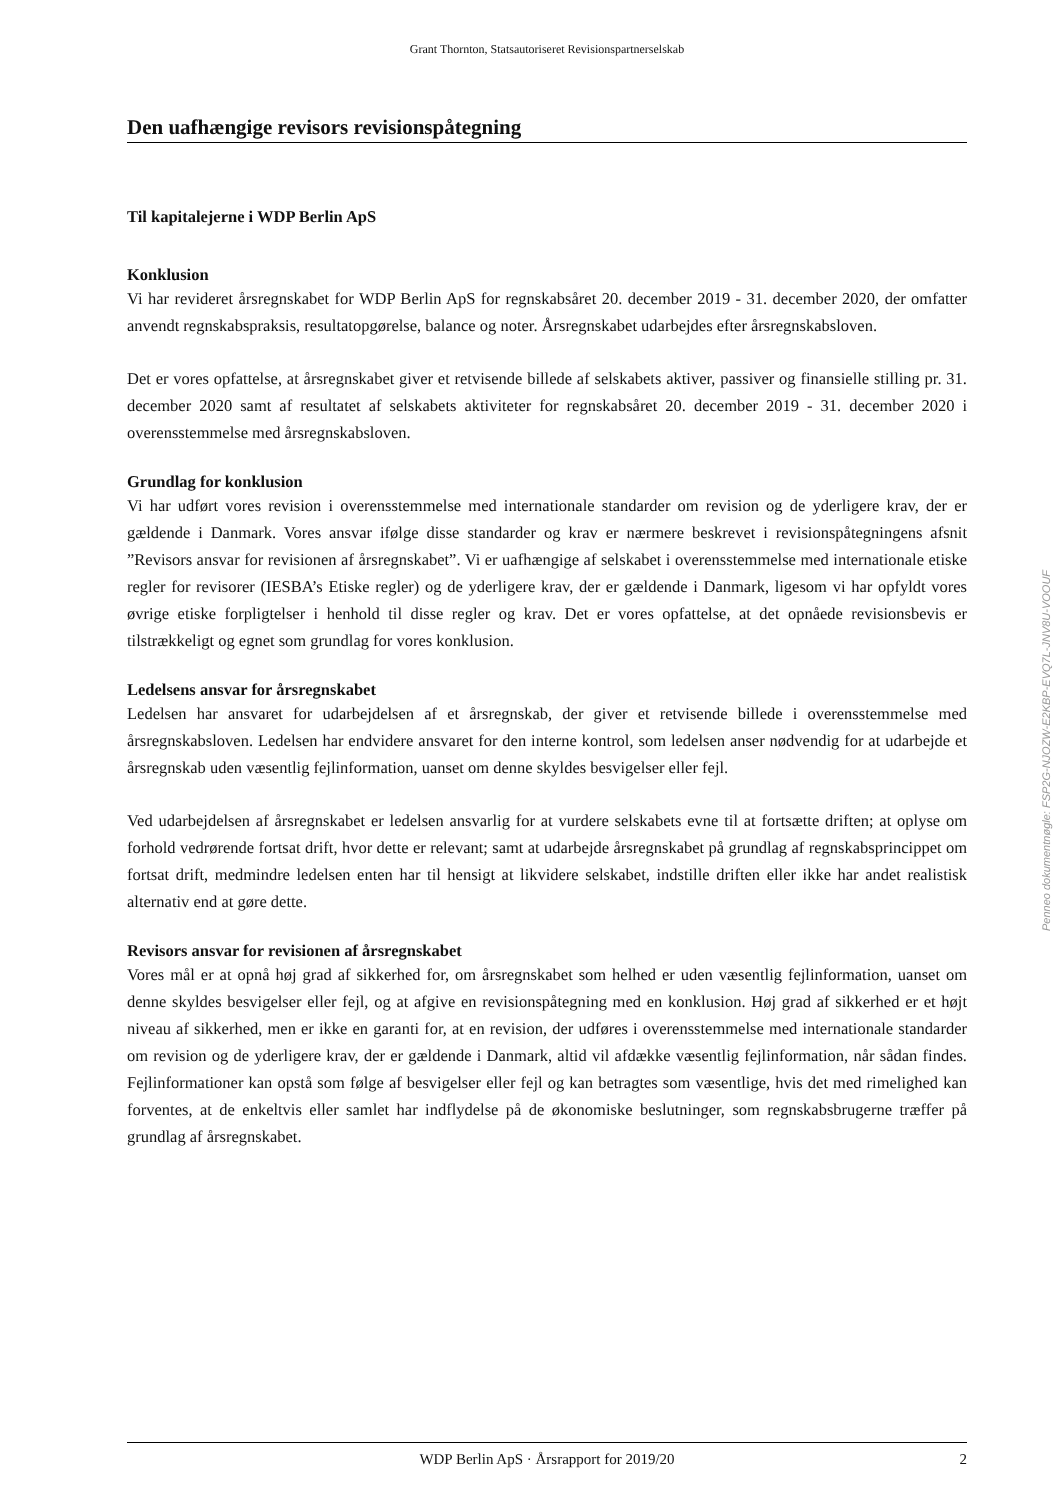Grant Thornton, Statsautoriseret Revisionspartnerselskab
Den uafhængige revisors revisionspåtegning
Til kapitalejerne i WDP Berlin ApS
Konklusion
Vi har revideret årsregnskabet for WDP Berlin ApS for regnskabsåret 20. december 2019 - 31. december 2020, der omfatter anvendt regnskabspraksis, resultatopgørelse, balance og noter. Årsregnskabet udarbejdes efter årsregnskabsloven.
Det er vores opfattelse, at årsregnskabet giver et retvisende billede af selskabets aktiver, passiver og finansielle stilling pr. 31. december 2020 samt af resultatet af selskabets aktiviteter for regnskabsåret 20. december 2019 - 31. december 2020 i overensstemmelse med årsregnskabsloven.
Grundlag for konklusion
Vi har udført vores revision i overensstemmelse med internationale standarder om revision og de yderligere krav, der er gældende i Danmark. Vores ansvar ifølge disse standarder og krav er nærmere beskrevet i revisionspåtegningens afsnit ”Revisors ansvar for revisionen af årsregnskabet”. Vi er uafhængige af selskabet i overensstemmelse med internationale etiske regler for revisorer (IESBA’s Etiske regler) og de yderligere krav, der er gældende i Danmark, ligesom vi har opfyldt vores øvrige etiske forpligtelser i henhold til disse regler og krav. Det er vores opfattelse, at det opnåede revisionsbevis er tilstrækkeligt og egnet som grundlag for vores konklusion.
Ledelsens ansvar for årsregnskabet
Ledelsen har ansvaret for udarbejdelsen af et årsregnskab, der giver et retvisende billede i overensstemmelse med årsregnskabsloven. Ledelsen har endvidere ansvaret for den interne kontrol, som ledelsen anser nødvendig for at udarbejde et årsregnskab uden væsentlig fejlinformation, uanset om denne skyldes besvigelser eller fejl.
Ved udarbejdelsen af årsregnskabet er ledelsen ansvarlig for at vurdere selskabets evne til at fortsætte driften; at oplyse om forhold vedrørende fortsat drift, hvor dette er relevant; samt at udarbejde årsregnskabet på grundlag af regnskabsprincippet om fortsat drift, medmindre ledelsen enten har til hensigt at likvidere selskabet, indstille driften eller ikke har andet realistisk alternativ end at gøre dette.
Revisors ansvar for revisionen af årsregnskabet
Vores mål er at opnå høj grad af sikkerhed for, om årsregnskabet som helhed er uden væsentlig fejlinformation, uanset om denne skyldes besvigelser eller fejl, og at afgive en revisionspåtegning med en konklusion. Høj grad af sikkerhed er et højt niveau af sikkerhed, men er ikke en garanti for, at en revision, der udføres i overensstemmelse med internationale standarder om revision og de yderligere krav, der er gældende i Danmark, altid vil afdække væsentlig fejlinformation, når sådan findes. Fejlinformationer kan opstå som følge af besvigelser eller fejl og kan betragtes som væsentlige, hvis det med rimelighed kan forventes, at de enkeltvis eller samlet har indflydelse på de økonomiske beslutninger, som regnskabsbrugerne træffer på grundlag af årsregnskabet.
WDP Berlin ApS · Årsrapport for 2019/20 2
Penneo dokumentnøgle: FSP2G-NJOZW-E2KBP-EVQ7L-JNV8U-VOOUF